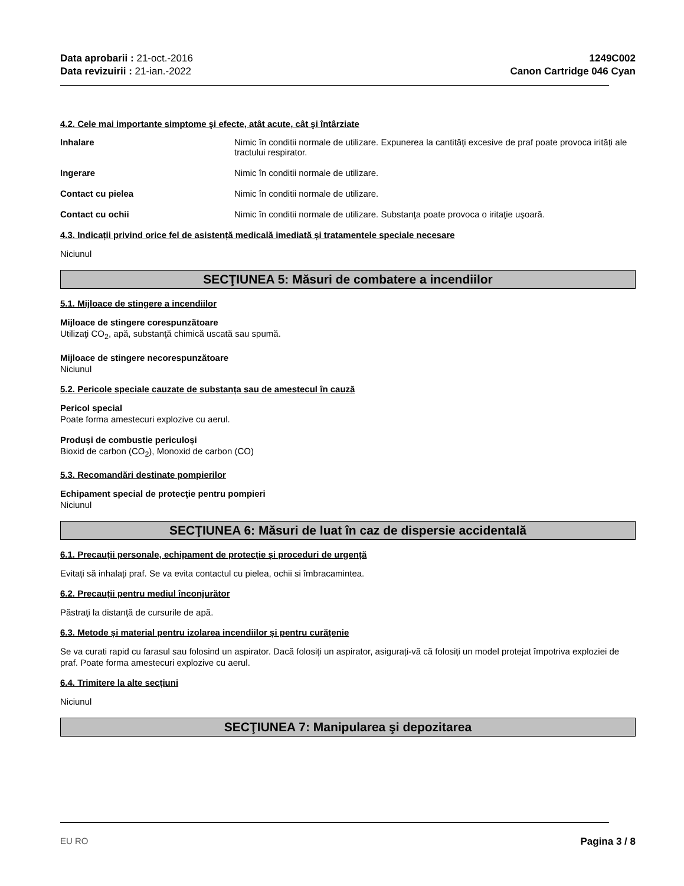Data aprobarii : 21-oct.-2016
Data revizuirii : 21-ian.-2022
1249C002
Canon Cartridge 046 Cyan
4.2. Cele mai importante simptome şi efecte, atât acute, cât şi întârziate
Inhalare Nimic în conditii normale de utilizare. Expunerea la cantități excesive de praf poate provoca irități ale tractului respirator.
Ingerare Nimic în conditii normale de utilizare.
Contact cu pielea Nimic în conditii normale de utilizare.
Contact cu ochii Nimic în conditii normale de utilizare. Substanţa poate provoca o iritaţie uşoară.
4.3. Indicații privind orice fel de asistență medicală imediată și tratamentele speciale necesare
Niciunul
SECŢIUNEA 5: Măsuri de combatere a incendiilor
5.1. Mijloace de stingere a incendiilor
Mijloace de stingere corespunzătoare
Utilizaţi CO<sub>2</sub>, apă, substanţă chimică uscată sau spumă.
Mijloace de stingere necorespunzătoare
Niciunul
5.2. Pericole speciale cauzate de substanța sau de amestecul în cauză
Pericol special
Poate forma amestecuri explozive cu aerul.
Produși de combustie periculoși
Bioxid de carbon (CO<sub>2</sub>), Monoxid de carbon (CO)
5.3. Recomandări destinate pompierilor
Echipament special de protecţie pentru pompieri
Niciunul
SECŢIUNEA 6: Măsuri de luat în caz de dispersie accidentală
6.1. Precauții personale, echipament de protecție și proceduri de urgență
Evitați să inhalați praf. Se va evita contactul cu pielea, ochii si îmbracamintea.
6.2. Precauții pentru mediul înconjurător
Păstraţi la distanţă de cursurile de apă.
6.3. Metode și material pentru izolarea incendiilor și pentru curățenie
Se va curati rapid cu farasul sau folosind un aspirator. Dacă folosiți un aspirator, asigurați-vă că folosiți un model protejat împotriva exploziei de praf. Poate forma amestecuri explozive cu aerul.
6.4. Trimitere la alte secțiuni
Niciunul
SECŢIUNEA 7: Manipularea şi depozitarea
EU RO Pagina 3 / 8